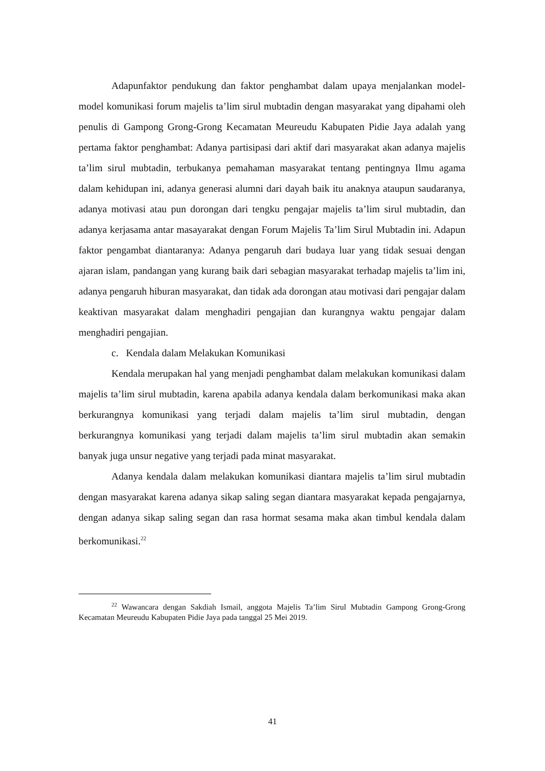Adapunfaktor pendukung dan faktor penghambat dalam upaya menjalankan model-model komunikasi forum majelis ta’lim sirul mubtadin dengan masyarakat yang dipahami oleh penulis di Gampong Grong-Grong Kecamatan Meureudu Kabupaten Pidie Jaya adalah yang pertama faktor penghambat: Adanya partisipasi dari aktif dari masyarakat akan adanya majelis ta’lim sirul mubtadin, terbukanya pemahaman masyarakat tentang pentingnya Ilmu agama dalam kehidupan ini, adanya generasi alumni dari dayah baik itu anaknya ataupun saudaranya, adanya motivasi atau pun dorongan dari tengku pengajar majelis ta’lim sirul mubtadin, dan adanya kerjasama antar masayarakat dengan Forum Majelis Ta’lim Sirul Mubtadin ini. Adapun faktor pengambat diantaranya: Adanya pengaruh dari budaya luar yang tidak sesuai dengan ajaran islam, pandangan yang kurang baik dari sebagian masyarakat terhadap majelis ta’lim ini, adanya pengaruh hiburan masyarakat, dan tidak ada dorongan atau motivasi dari pengajar dalam keaktivan masyarakat dalam menghadiri pengajian dan kurangnya waktu pengajar dalam menghadiri pengajian.
c. Kendala dalam Melakukan Komunikasi
Kendala merupakan hal yang menjadi penghambat dalam melakukan komunikasi dalam majelis ta’lim sirul mubtadin, karena apabila adanya kendala dalam berkomunikasi maka akan berkurangnya komunikasi yang terjadi dalam majelis ta’lim sirul mubtadin, dengan berkurangnya komunikasi yang terjadi dalam majelis ta’lim sirul mubtadin akan semakin banyak juga unsur negative yang terjadi pada minat masyarakat.
Adanya kendala dalam melakukan komunikasi diantara majelis ta’lim sirul mubtadin dengan masyarakat karena adanya sikap saling segan diantara masyarakat kepada pengajarnya, dengan adanya sikap saling segan dan rasa hormat sesama maka akan timbul kendala dalam berkomunikasi.<sup>22</sup>
<sup>22</sup> Wawancara dengan Sakdiah Ismail, anggota Majelis Ta’lim Sirul Mubtadin Gampong Grong-Grong Kecamatan Meureudu Kabupaten Pidie Jaya pada tanggal 25 Mei 2019.
41